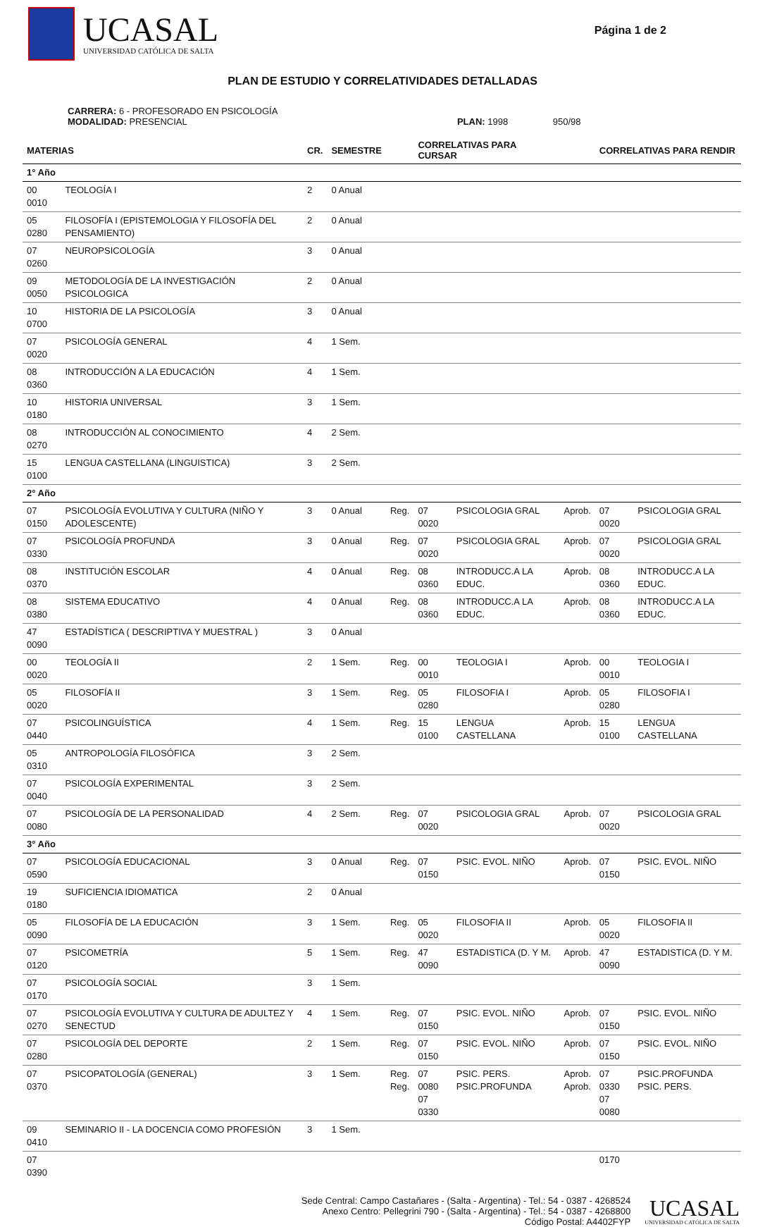UCASAL
UNIVERSIDAD CATÓLICA DE SALTA
Página 1 de 2
PLAN DE ESTUDIO Y CORRELATIVIDADES DETALLADAS
CARRERA: 6 - PROFESORADO EN PSICOLOGÍA
MODALIDAD: PRESENCIAL PLAN: 1998 950/98
| MATERIAS | | CR. | SEMESTRE | | CORRELATIVAS PARA CURSAR | | | CORRELATIVAS PARA RENDIR | |
| --- | --- | --- | --- | --- | --- | --- | --- | --- | --- |
| 1° Año | | | | | | | | | |
| 00 0010 | TEOLOGÍA I | 2 | 0 Anual | | | | | | |
| 05 0280 | FILOSOFÍA I (EPISTEMOLOGIA Y FILOSOFÍA DEL PENSAMIENTO) | 2 | 0 Anual | | | | | | |
| 07 0260 | NEUROPSICOLOGÍA | 3 | 0 Anual | | | | | | |
| 09 0050 | METODOLOGÍA DE LA INVESTIGACIÓN PSICOLOGICA | 2 | 0 Anual | | | | | | |
| 10 0700 | HISTORIA DE LA PSICOLOGÍA | 3 | 0 Anual | | | | | | |
| 07 0020 | PSICOLOGÍA GENERAL | 4 | 1 Sem. | | | | | | |
| 08 0360 | INTRODUCCIÓN A LA EDUCACIÓN | 4 | 1 Sem. | | | | | | |
| 10 0180 | HISTORIA UNIVERSAL | 3 | 1 Sem. | | | | | | |
| 08 0270 | INTRODUCCIÓN AL CONOCIMIENTO | 4 | 2 Sem. | | | | | | |
| 15 0100 | LENGUA CASTELLANA (LINGUISTICA) | 3 | 2 Sem. | | | | | | |
| 2° Año | | | | | | | | | |
| 07 0150 | PSICOLOGÍA EVOLUTIVA Y CULTURA (NIÑO Y ADOLESCENTE) | 3 | 0 Anual | Reg. | 07 0020 | PSICOLOGIA GRAL | Aprob. | 07 0020 | PSICOLOGIA GRAL |
| 07 0330 | PSICOLOGÍA PROFUNDA | 3 | 0 Anual | Reg. | 07 0020 | PSICOLOGIA GRAL | Aprob. | 07 0020 | PSICOLOGIA GRAL |
| 08 0370 | INSTITUCIÓN ESCOLAR | 4 | 0 Anual | Reg. | 08 0360 | INTRODUCC.A LA EDUC. | Aprob. | 08 0360 | INTRODUCC.A LA EDUC. |
| 08 0380 | SISTEMA EDUCATIVO | 4 | 0 Anual | Reg. | 08 0360 | INTRODUCC.A LA EDUC. | Aprob. | 08 0360 | INTRODUCC.A LA EDUC. |
| 47 0090 | ESTADÍSTICA ( DESCRIPTIVA Y MUESTRAL ) | 3 | 0 Anual | | | | | | |
| 00 0020 | TEOLOGÍA II | 2 | 1 Sem. | Reg. | 00 0010 | TEOLOGIA I | Aprob. | 00 0010 | TEOLOGIA I |
| 05 0020 | FILOSOFÍA II | 3 | 1 Sem. | Reg. | 05 0280 | FILOSOFIA I | Aprob. | 05 0280 | FILOSOFIA I |
| 07 0440 | PSICOLINGUÍSTICA | 4 | 1 Sem. | Reg. | 15 0100 | LENGUA CASTELLANA | Aprob. | 15 0100 | LENGUA CASTELLANA |
| 05 0310 | ANTROPOLOGÍA FILOSÓFICA | 3 | 2 Sem. | | | | | | |
| 07 0040 | PSICOLOGÍA EXPERIMENTAL | 3 | 2 Sem. | | | | | | |
| 07 0080 | PSICOLOGÍA DE LA PERSONALIDAD | 4 | 2 Sem. | Reg. | 07 0020 | PSICOLOGIA GRAL | Aprob. | 07 0020 | PSICOLOGIA GRAL |
| 3° Año | | | | | | | | | |
| 07 0590 | PSICOLOGÍA EDUCACIONAL | 3 | 0 Anual | Reg. | 07 0150 | PSIC. EVOL. NIÑO | Aprob. | 07 0150 | PSIC. EVOL. NIÑO |
| 19 0180 | SUFICIENCIA IDIOMATICA | 2 | 0 Anual | | | | | | |
| 05 0090 | FILOSOFÍA DE LA EDUCACIÓN | 3 | 1 Sem. | Reg. | 05 0020 | FILOSOFIA II | Aprob. | 05 0020 | FILOSOFIA II |
| 07 0120 | PSICOMETRÍA | 5 | 1 Sem. | Reg. | 47 0090 | ESTADISTICA (D. Y M. | Aprob. | 47 0090 | ESTADISTICA (D. Y M. |
| 07 0170 | PSICOLOGÍA SOCIAL | 3 | 1 Sem. | | | | | | |
| 07 0270 | PSICOLOGÍA EVOLUTIVA Y CULTURA DE ADULTEZ Y SENECTUD | 4 | 1 Sem. | Reg. | 07 0150 | PSIC. EVOL. NIÑO | Aprob. | 07 0150 | PSIC. EVOL. NIÑO |
| 07 0280 | PSICOLOGÍA DEL DEPORTE | 2 | 1 Sem. | Reg. | 07 0150 | PSIC. EVOL. NIÑO | Aprob. | 07 0150 | PSIC. EVOL. NIÑO |
| 07 0370 | PSICOPATOLOGÍA (GENERAL) | 3 | 1 Sem. | Reg. Reg. | 07 0080 07 0330 | PSIC. PERS. PSIC.PROFUNDA | Aprob. Aprob. | 07 0330 07 0080 | PSIC.PROFUNDA PSIC. PERS. |
| 09 0410 | SEMINARIO II - LA DOCENCIA COMO PROFESIÓN | 3 | 1 Sem. | | | | | | |
| 07 0390 | | | | | | | | 0170 | |
Sede Central: Campo Castañares - (Salta - Argentina) - Tel.: 54 - 0387 - 4268524
Anexo Centro: Pellegrini 790 - (Salta - Argentina) - Tel.: 54 - 0387 - 4268800
Código Postal: A4402FYP
UCASAL
UNIVERSIDAD CATÓLICA DE SALTA